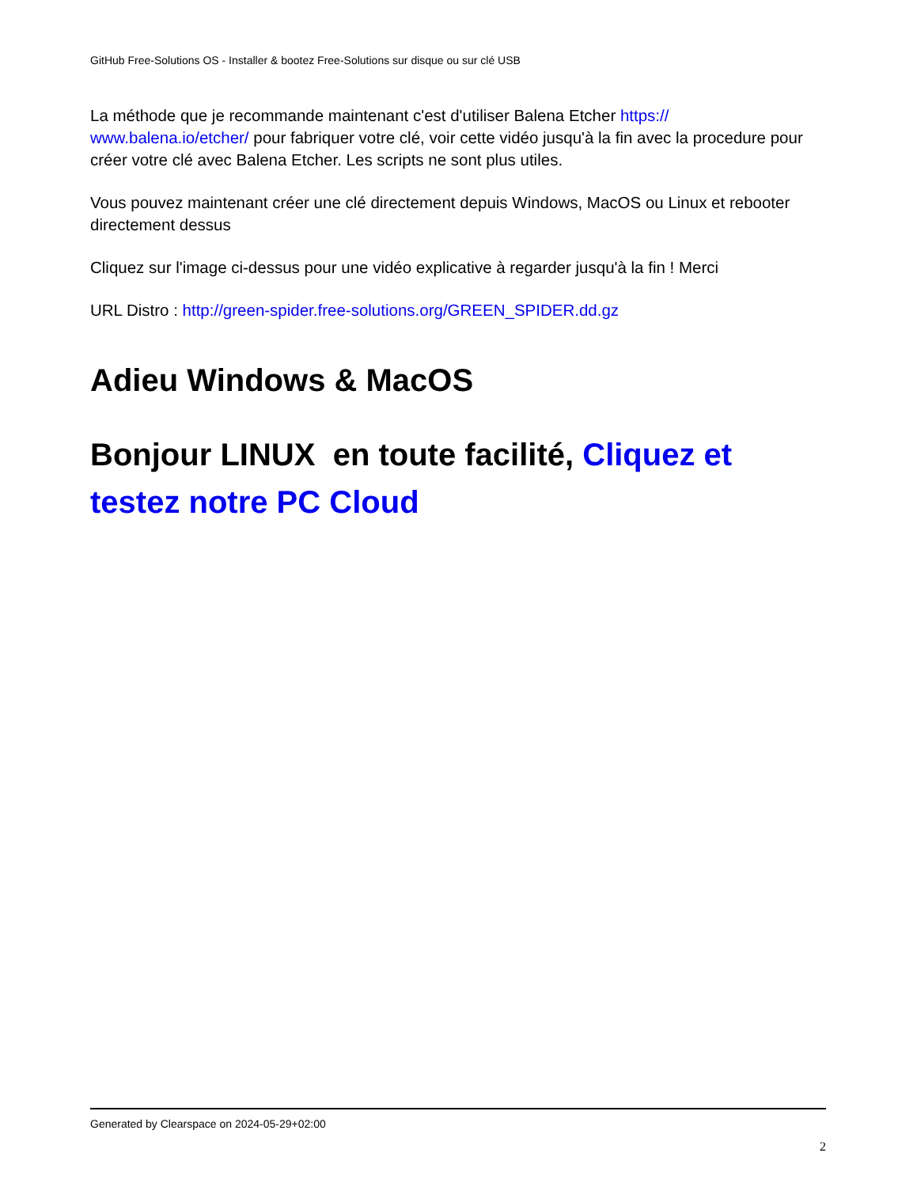GitHub Free-Solutions OS - Installer & bootez Free-Solutions sur disque ou sur clé USB
La méthode que je recommande maintenant c'est d'utiliser Balena Etcher https://
www.balena.io/etcher/ pour fabriquer votre clé, voir cette vidéo jusqu'à la fin avec la procedure pour créer votre clé avec Balena Etcher. Les scripts ne sont plus utiles.
Vous pouvez maintenant créer une clé directement depuis Windows, MacOS ou Linux et rebooter directement dessus
Cliquez sur l'image ci-dessus pour une vidéo explicative à regarder jusqu'à la fin ! Merci
URL Distro : http://green-spider.free-solutions.org/GREEN_SPIDER.dd.gz
Adieu Windows & MacOS
Bonjour LINUX en toute facilité, Cliquez et testez notre PC Cloud
Generated by Clearspace on 2024-05-29+02:00
2